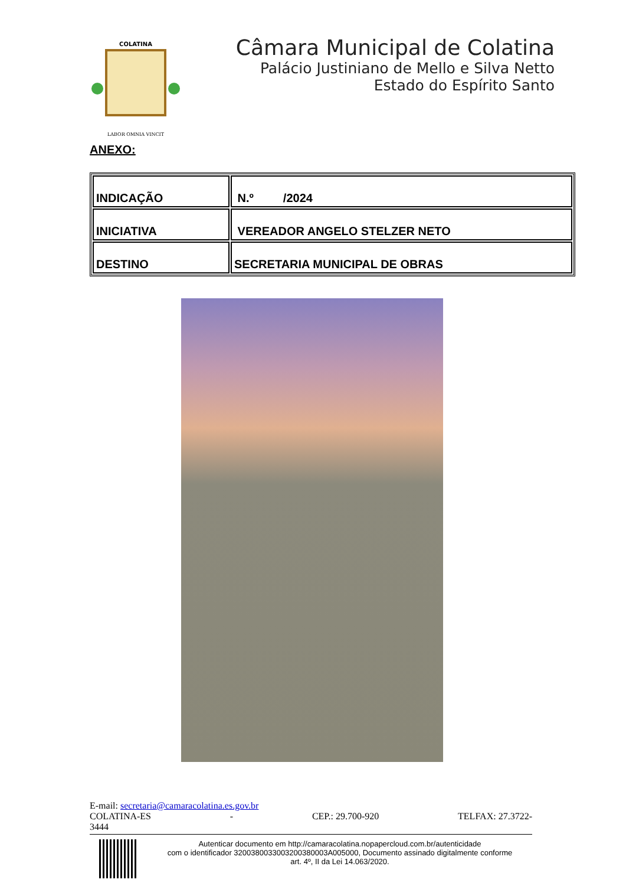COLATINA
LABOR OMNIA VINCIT
Câmara Municipal de Colatina
Palácio Justiniano de Mello e Silva Netto
Estado do Espírito Santo
ANEXO:
| INDICAÇÃO | N.º /2024 |
| INICIATIVA | VEREADOR ANGELO STELZER NETO |
| DESTINO | SECRETARIA MUNICIPAL DE OBRAS |
E-mail: secretaria@camaracolatina.es.gov.br
COLATINA-ES - CEP.: 29.700-920 TELFAX: 27.3722-
3444
Autenticar documento em http://camaracolatina.nopapercloud.com.br/autenticidade
com o identificador 3200380033003200380003A005000, Documento assinado digitalmente conforme
art. 4º, II da Lei 14.063/2020.